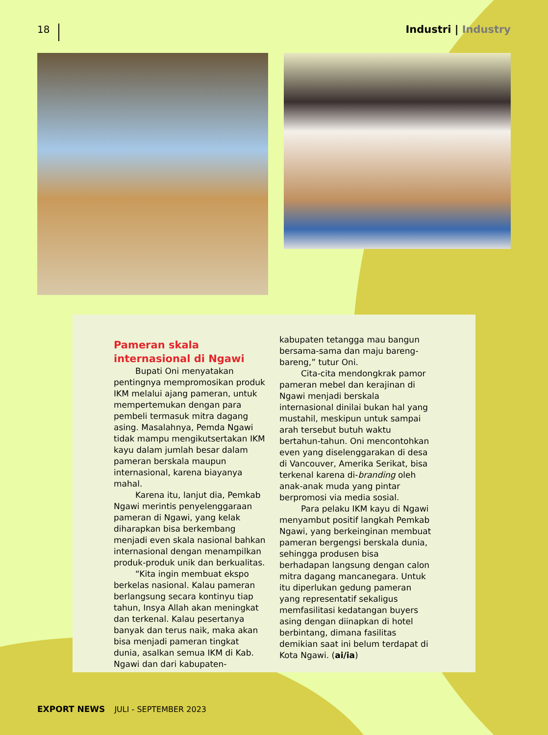18
Industri | Industry
Pameran skala internasional di Ngawi
Bupati Oni menyatakan pentingnya mempromosikan produk IKM melalui ajang pameran, untuk mempertemukan dengan para pembeli termasuk mitra dagang asing. Masalahnya, Pemda Ngawi tidak mampu mengikutsertakan IKM kayu dalam jumlah besar dalam pameran berskala maupun internasional, karena biayanya mahal.
Karena itu, lanjut dia, Pemkab Ngawi merintis penyelenggaraan pameran di Ngawi, yang kelak diharapkan bisa berkembang menjadi even skala nasional bahkan internasional dengan menampilkan produk-produk unik dan berkualitas.
“Kita ingin membuat ekspo berkelas nasional. Kalau pameran berlangsung secara kontinyu tiap tahun, Insya Allah akan meningkat dan terkenal. Kalau pesertanya banyak dan terus naik, maka akan bisa menjadi pameran tingkat dunia, asalkan semua IKM di Kab. Ngawi dan dari kabupaten-
kabupaten tetangga mau bangun bersama-sama dan maju bareng-bareng,” tutur Oni.
Cita-cita mendongkrak pamor pameran mebel dan kerajinan di Ngawi menjadi berskala internasional dinilai bukan hal yang mustahil, meskipun untuk sampai arah tersebut butuh waktu bertahun-tahun. Oni mencontohkan even yang diselenggarakan di desa di Vancouver, Amerika Serikat, bisa terkenal karena di-branding oleh anak-anak muda yang pintar berpromosi via media sosial.
Para pelaku IKM kayu di Ngawi menyambut positif langkah Pemkab Ngawi, yang berkeinginan membuat pameran bergengsi berskala dunia, sehingga produsen bisa berhadapan langsung dengan calon mitra dagang mancanegara. Untuk itu diperlukan gedung pameran yang representatif sekaligus memfasilitasi kedatangan buyers asing dengan diinapkan di hotel berbintang, dimana fasilitas demikian saat ini belum terdapat di Kota Ngawi. (ai/ia)
EXPORT NEWS JULI - SEPTEMBER 2023